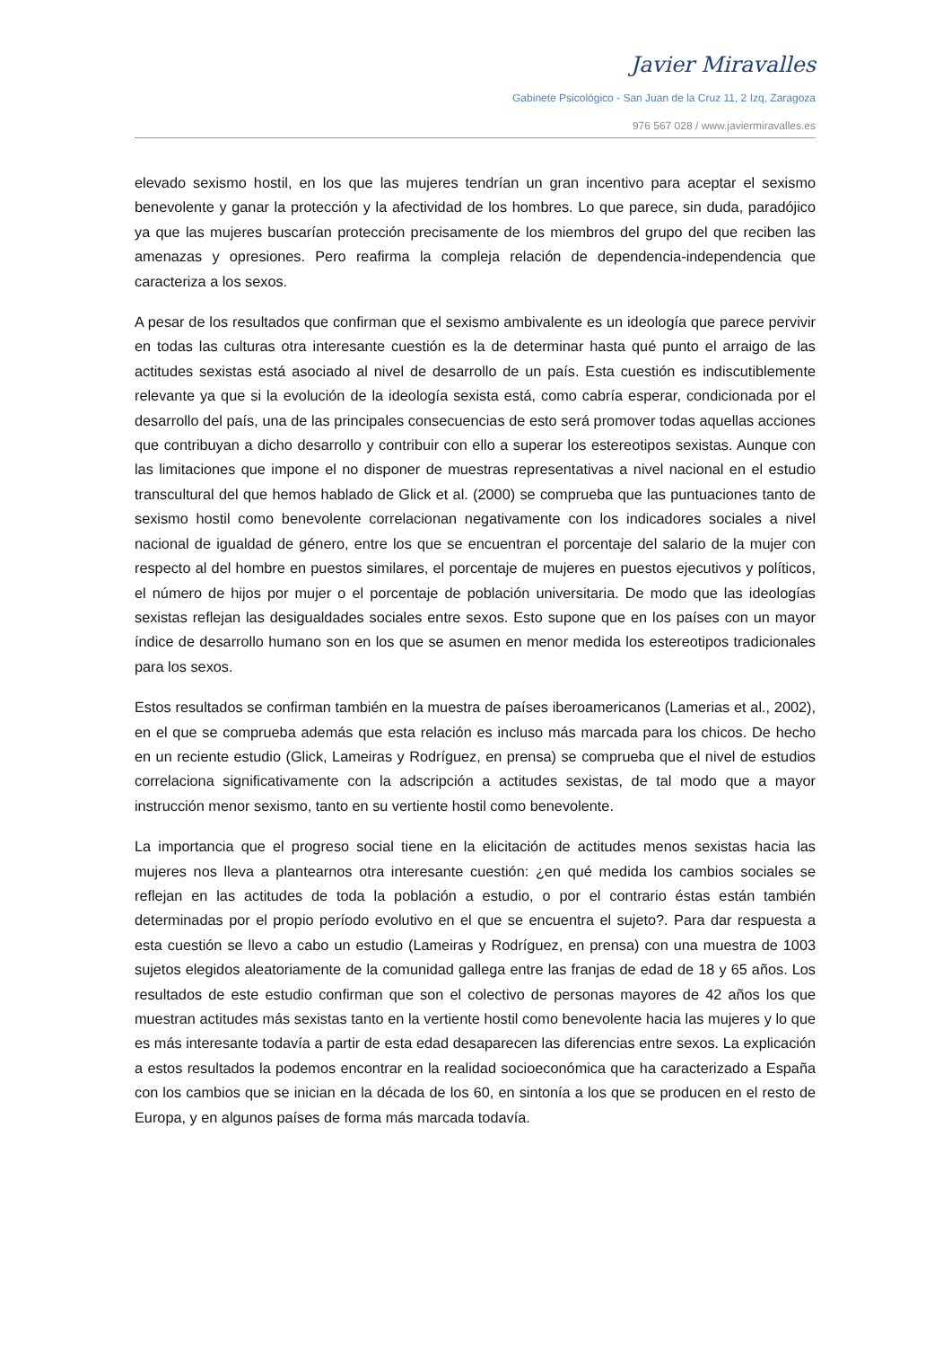Javier Miravalles
Gabinete Psicológico - San Juan de la Cruz 11, 2 Izq, Zaragoza
976 567 028 / www.javiermiravalles.es
elevado sexismo hostil, en los que las mujeres tendrían un gran incentivo para aceptar el sexismo benevolente y ganar la protección y la afectividad de los hombres. Lo que parece, sin duda, paradójico ya que las mujeres buscarían protección precisamente de los miembros del grupo del que reciben las amenazas y opresiones. Pero reafirma la compleja relación de dependencia-independencia que caracteriza a los sexos.
A pesar de los resultados que confirman que el sexismo ambivalente es un ideología que parece pervivir en todas las culturas otra interesante cuestión es la de determinar hasta qué punto el arraigo de las actitudes sexistas está asociado al nivel de desarrollo de un país. Esta cuestión es indiscutiblemente relevante ya que si la evolución de la ideología sexista está, como cabría esperar, condicionada por el desarrollo del país, una de las principales consecuencias de esto será promover todas aquellas acciones que contribuyan a dicho desarrollo y contribuir con ello a superar los estereotipos sexistas. Aunque con las limitaciones que impone el no disponer de muestras representativas a nivel nacional en el estudio transcultural del que hemos hablado de Glick et al. (2000) se comprueba que las puntuaciones tanto de sexismo hostil como benevolente correlacionan negativamente con los indicadores sociales a nivel nacional de igualdad de género, entre los que se encuentran el porcentaje del salario de la mujer con respecto al del hombre en puestos similares, el porcentaje de mujeres en puestos ejecutivos y políticos, el número de hijos por mujer o el porcentaje de población universitaria. De modo que las ideologías sexistas reflejan las desigualdades sociales entre sexos. Esto supone que en los países con un mayor índice de desarrollo humano son en los que se asumen en menor medida los estereotipos tradicionales para los sexos.
Estos resultados se confirman también en la muestra de países iberoamericanos (Lamerias et al., 2002), en el que se comprueba además que esta relación es incluso más marcada para los chicos. De hecho en un reciente estudio (Glick, Lameiras y Rodríguez, en prensa) se comprueba que el nivel de estudios correlaciona significativamente con la adscripción a actitudes sexistas, de tal modo que a mayor instrucción menor sexismo, tanto en su vertiente hostil como benevolente.
La importancia que el progreso social tiene en la elicitación de actitudes menos sexistas hacia las mujeres nos lleva a plantearnos otra interesante cuestión: ¿en qué medida los cambios sociales se reflejan en las actitudes de toda la población a estudio, o por el contrario éstas están también determinadas por el propio período evolutivo en el que se encuentra el sujeto?. Para dar respuesta a esta cuestión se llevo a cabo un estudio (Lameiras y Rodríguez, en prensa) con una muestra de 1003 sujetos elegidos aleatoriamente de la comunidad gallega entre las franjas de edad de 18 y 65 años. Los resultados de este estudio confirman que son el colectivo de personas mayores de 42 años los que muestran actitudes más sexistas tanto en la vertiente hostil como benevolente hacia las mujeres y lo que es más interesante todavía a partir de esta edad desaparecen las diferencias entre sexos. La explicación a estos resultados la podemos encontrar en la realidad socioeconómica que ha caracterizado a España con los cambios que se inician en la década de los 60, en sintonía a los que se producen en el resto de Europa, y en algunos países de forma más marcada todavía.